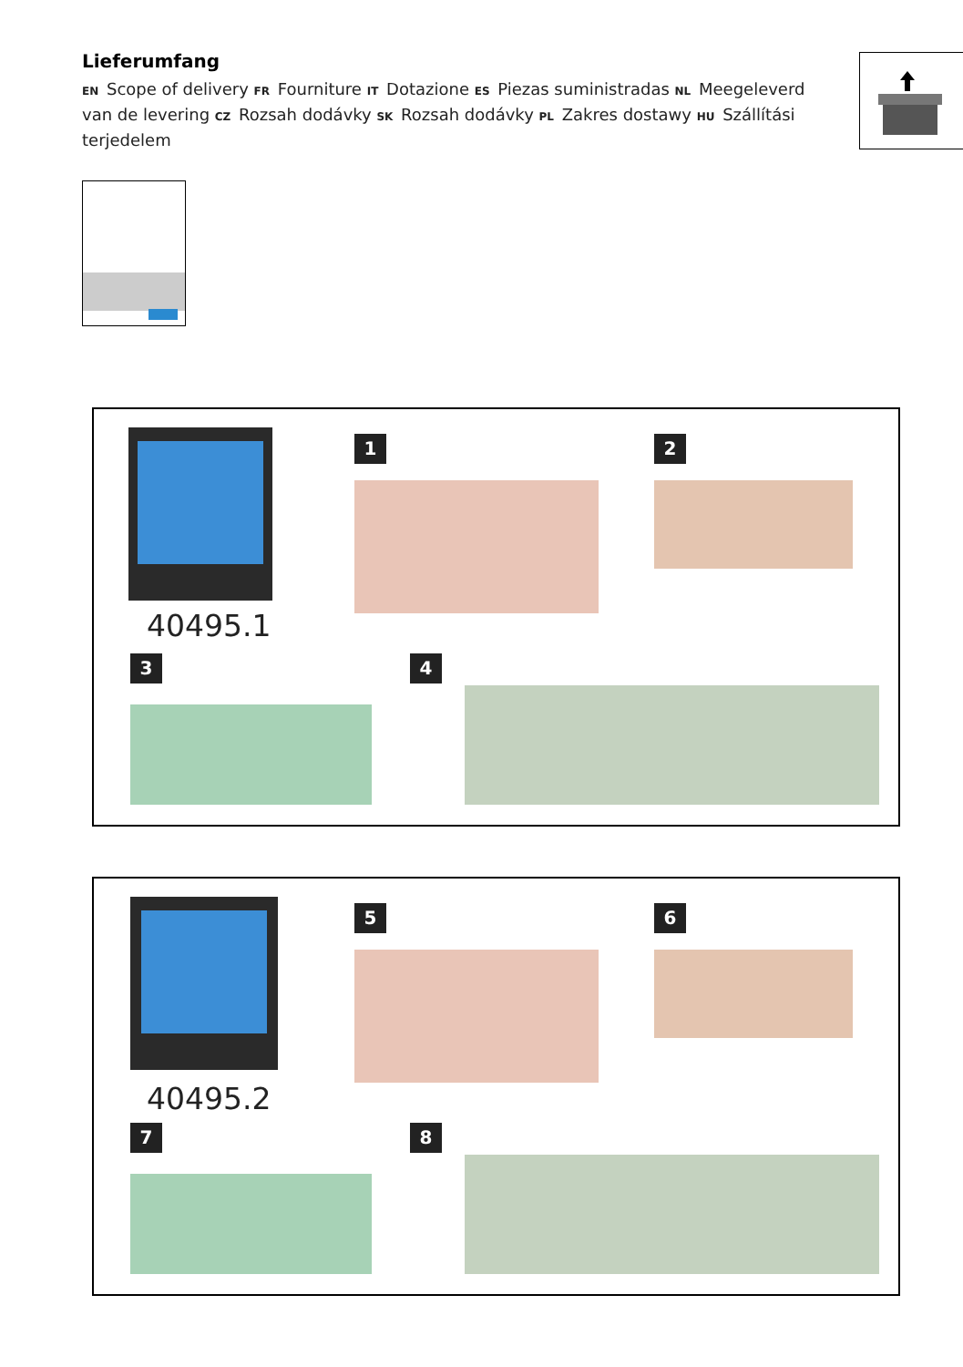Lieferumfang
EN Scope of delivery FR Fourniture IT Dotazione ES Piezas suministradas NL Meegeleverd van de levering CZ Rozsah dodávky SK Rozsah dodávky PL Zakres dostawy HU Szállítási terjedelem
40495.1
1 2
3 4
40495.2
5 6
7 8